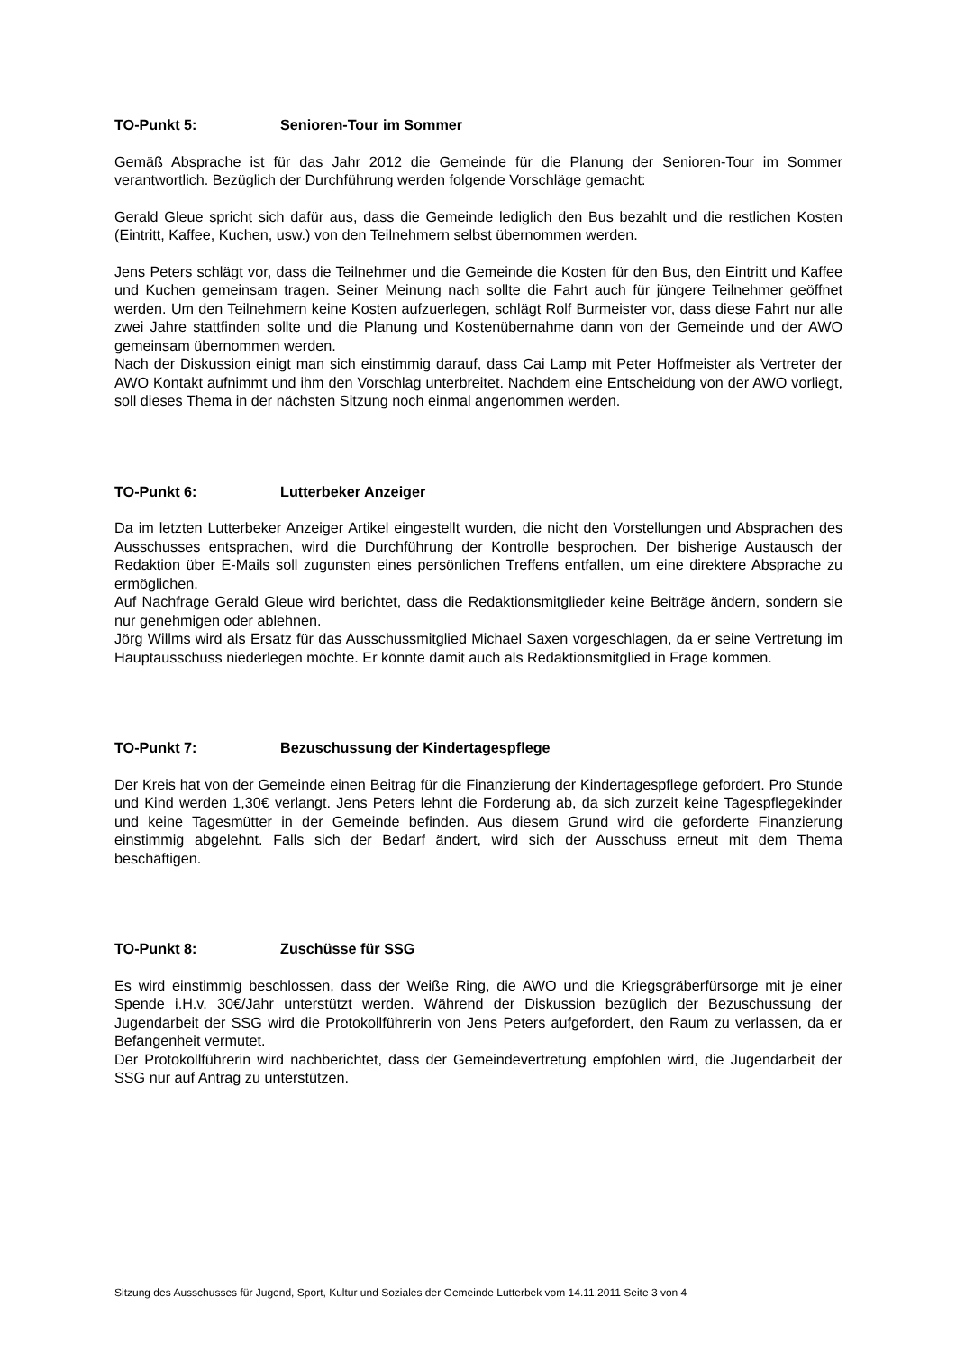TO-Punkt 5: Senioren-Tour im Sommer
Gemäß Absprache ist für das Jahr 2012 die Gemeinde für die Planung der Senioren-Tour im Sommer verantwortlich. Bezüglich der Durchführung werden folgende Vorschläge gemacht:
Gerald Gleue spricht sich dafür aus, dass die Gemeinde lediglich den Bus bezahlt und die restlichen Kosten (Eintritt, Kaffee, Kuchen, usw.) von den Teilnehmern selbst übernommen werden.
Jens Peters schlägt vor, dass die Teilnehmer und die Gemeinde die Kosten für den Bus, den Eintritt und Kaffee und Kuchen gemeinsam tragen. Seiner Meinung nach sollte die Fahrt auch für jüngere Teilnehmer geöffnet werden. Um den Teilnehmern keine Kosten aufzuerlegen, schlägt Rolf Burmeister vor, dass diese Fahrt nur alle zwei Jahre stattfinden sollte und die Planung und Kostenübernahme dann von der Gemeinde und der AWO gemeinsam übernommen werden.
Nach der Diskussion einigt man sich einstimmig darauf, dass Cai Lamp mit Peter Hoffmeister als Vertreter der AWO Kontakt aufnimmt und ihm den Vorschlag unterbreitet. Nachdem eine Entscheidung von der AWO vorliegt, soll dieses Thema in der nächsten Sitzung noch einmal angenommen werden.
TO-Punkt 6: Lutterbeker Anzeiger
Da im letzten Lutterbeker Anzeiger Artikel eingestellt wurden, die nicht den Vorstellungen und Absprachen des Ausschusses entsprachen, wird die Durchführung der Kontrolle besprochen. Der bisherige Austausch der Redaktion über E-Mails soll zugunsten eines persönlichen Treffens entfallen, um eine direktere Absprache zu ermöglichen.
Auf Nachfrage Gerald Gleue wird berichtet, dass die Redaktionsmitglieder keine Beiträge ändern, sondern sie nur genehmigen oder ablehnen.
Jörg Willms wird als Ersatz für das Ausschussmitglied Michael Saxen vorgeschlagen, da er seine Vertretung im Hauptausschuss niederlegen möchte. Er könnte damit auch als Redaktionsmitglied in Frage kommen.
TO-Punkt 7: Bezuschussung der Kindertagespflege
Der Kreis hat von der Gemeinde einen Beitrag für die Finanzierung der Kindertagespflege gefordert. Pro Stunde und Kind werden 1,30€ verlangt. Jens Peters lehnt die Forderung ab, da sich zurzeit keine Tagespflegekinder und keine Tagesmütter in der Gemeinde befinden. Aus diesem Grund wird die geforderte Finanzierung einstimmig abgelehnt. Falls sich der Bedarf ändert, wird sich der Ausschuss erneut mit dem Thema beschäftigen.
TO-Punkt 8: Zuschüsse für SSG
Es wird einstimmig beschlossen, dass der Weiße Ring, die AWO und die Kriegsgräberfürsorge mit je einer Spende i.H.v. 30€/Jahr unterstützt werden. Während der Diskussion bezüglich der Bezuschussung der Jugendarbeit der SSG wird die Protokollführerin von Jens Peters aufgefordert, den Raum zu verlassen, da er Befangenheit vermutet.
Der Protokollführerin wird nachberichtet, dass der Gemeindevertretung empfohlen wird, die Jugendarbeit der SSG nur auf Antrag zu unterstützen.
Sitzung des Ausschusses für Jugend, Sport, Kultur und Soziales der Gemeinde Lutterbek vom 14.11.2011 Seite 3 von 4